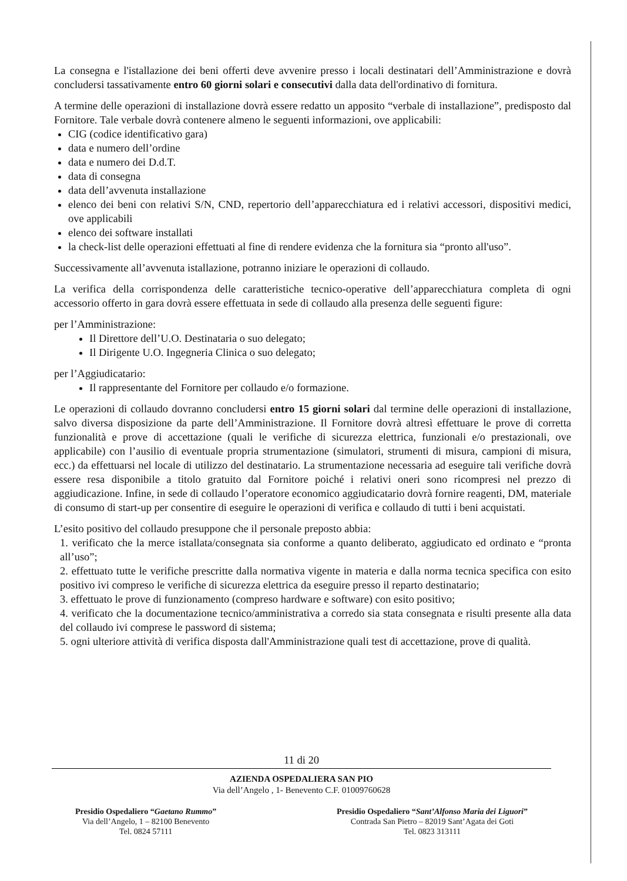La consegna e l'istallazione dei beni offerti deve avvenire presso i locali destinatari dell’Amministrazione e dovrà concludersi tassativamente entro 60 giorni solari e consecutivi dalla data dell'ordinativo di fornitura.
A termine delle operazioni di installazione dovrà essere redatto un apposito “verbale di installazione”, predisposto dal Fornitore. Tale verbale dovrà contenere almeno le seguenti informazioni, ove applicabili:
CIG (codice identificativo gara)
data e numero dell’ordine
data e numero dei D.d.T.
data di consegna
data dell’avvenuta installazione
elenco dei beni con relativi S/N, CND, repertorio dell’apparecchiatura ed i relativi accessori, dispositivi medici, ove applicabili
elenco dei software installati
la check-list delle operazioni effettuati al fine di rendere evidenza che la fornitura sia “pronto all'uso”.
Successivamente all’avvenuta istallazione, potranno iniziare le operazioni di collaudo.
La verifica della corrispondenza delle caratteristiche tecnico-operative dell’apparecchiatura completa di ogni accessorio offerto in gara dovrà essere effettuata in sede di collaudo alla presenza delle seguenti figure:
per l’Amministrazione:
Il Direttore dell’U.O. Destinataria o suo delegato;
Il Dirigente U.O. Ingegneria Clinica o suo delegato;
per l’Aggiudicatario:
Il rappresentante del Fornitore per collaudo e/o formazione.
Le operazioni di collaudo dovranno concludersi entro 15 giorni solari dal termine delle operazioni di installazione, salvo diversa disposizione da parte dell’Amministrazione. Il Fornitore dovrà altresì effettuare le prove di corretta funzionalità e prove di accettazione (quali le verifiche di sicurezza elettrica, funzionali e/o prestazionali, ove applicabile) con l’ausilio di eventuale propria strumentazione (simulatori, strumenti di misura, campioni di misura, ecc.) da effettuarsi nel locale di utilizzo del destinatario. La strumentazione necessaria ad eseguire tali verifiche dovrà essere resa disponibile a titolo gratuito dal Fornitore poiché i relativi oneri sono ricompresi nel prezzo di aggiudicazione. Infine, in sede di collaudo l’operatore economico aggiudicatario dovrà fornire reagenti, DM, materiale di consumo di start-up per consentire di eseguire le operazioni di verifica e collaudo di tutti i beni acquistati.
L’esito positivo del collaudo presuppone che il personale preposto abbia:
1. verificato che la merce istallata/consegnata sia conforme a quanto deliberato, aggiudicato ed ordinato e “pronta all’uso”;
2. effettuato tutte le verifiche prescritte dalla normativa vigente in materia e dalla norma tecnica specifica con esito positivo ivi compreso le verifiche di sicurezza elettrica da eseguire presso il reparto destinatario;
3. effettuato le prove di funzionamento (compreso hardware e software) con esito positivo;
4. verificato che la documentazione tecnico/amministrativa a corredo sia stata consegnata e risulti presente alla data del collaudo ivi comprese le password di sistema;
5. ogni ulteriore attività di verifica disposta dall'Amministrazione quali test di accettazione, prove di qualità.
11 di 20
AZIENDA OSPEDALIERA SAN PIO
Via dell’Angelo , 1- Benevento C.F. 01009760628
Presidio Ospedaliero “Gaetano Rummo”
Via dell’Angelo, 1 – 82100 Benevento
Tel. 0824 57111
Presidio Ospedaliero “Sant’Alfonso Maria dei Liguori”
Contrada San Pietro – 82019 Sant’Agata dei Goti
Tel. 0823 313111